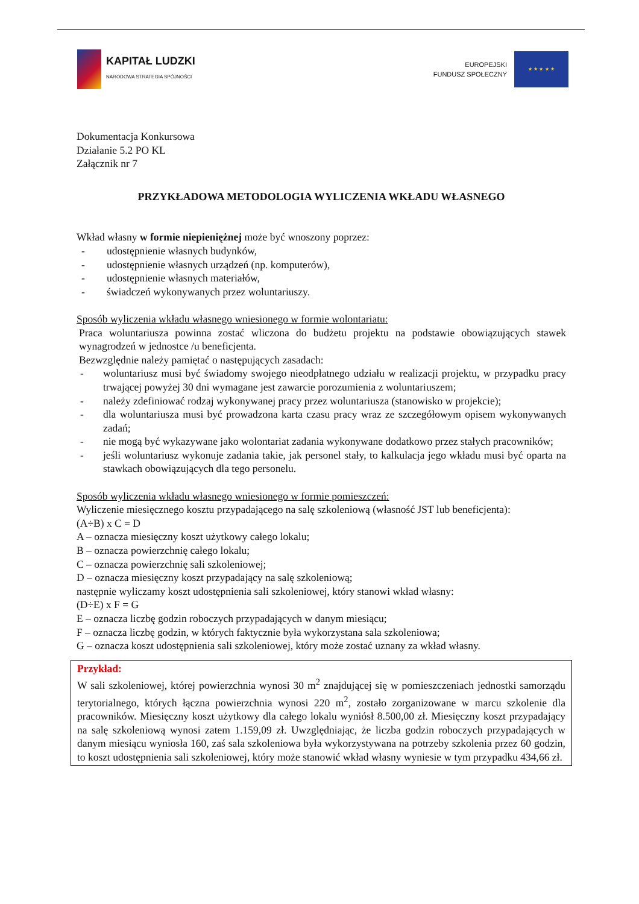KAPITAŁ LUDZKI
NARODOWA STRATEGIA SPÓJNOŚCI
EUROPEJSKI
FUNDUSZ SPOŁECZNY
★ ★ ★ ★ ★
Dokumentacja Konkursowa
Działanie 5.2 PO KL
Załącznik nr 7
PRZYKŁADOWA METODOLOGIA WYLICZENIA WKŁADU WŁASNEGO
Wkład własny w formie niepieniężnej może być wnoszony poprzez:
- udostępnienie własnych budynków,
- udostępnienie własnych urządzeń (np. komputerów),
- udostępnienie własnych materiałów,
- świadczeń wykonywanych przez woluntariuszy.
Sposób wyliczenia wkładu własnego wniesionego w formie wolontariatu:
Praca woluntariusza powinna zostać wliczona do budżetu projektu na podstawie obowiązujących stawek wynagrodzeń w jednostce /u beneficjenta.
Bezwzględnie należy pamiętać o następujących zasadach:
- woluntariusz musi być świadomy swojego nieodpłatnego udziału w realizacji projektu, w przypadku pracy trwającej powyżej 30 dni wymagane jest zawarcie porozumienia z woluntariuszem;
- należy zdefiniować rodzaj wykonywanej pracy przez woluntariusza (stanowisko w projekcie);
- dla woluntariusza musi być prowadzona karta czasu pracy wraz ze szczegółowym opisem wykonywanych zadań;
- nie mogą być wykazywane jako wolontariat zadania wykonywane dodatkowo przez stałych pracowników;
- jeśli woluntariusz wykonuje zadania takie, jak personel stały, to kalkulacja jego wkładu musi być oparta na stawkach obowiązujących dla tego personelu.
Sposób wyliczenia wkładu własnego wniesionego w formie pomieszczeń:
Wyliczenie miesięcznego kosztu przypadającego na salę szkoleniową (własność JST lub beneficjenta):
(A÷B) x C = D
A – oznacza miesięczny koszt użytkowy całego lokalu;
B – oznacza powierzchnię całego lokalu;
C – oznacza powierzchnię sali szkoleniowej;
D – oznacza miesięczny koszt przypadający na salę szkoleniową;
następnie wyliczamy koszt udostępnienia sali szkoleniowej, który stanowi wkład własny:
(D÷E) x F = G
E – oznacza liczbę godzin roboczych przypadających w danym miesiącu;
F – oznacza liczbę godzin, w których faktycznie była wykorzystana sala szkoleniowa;
G – oznacza koszt udostępnienia sali szkoleniowej, który może zostać uznany za wkład własny.
Przykład:
W sali szkoleniowej, której powierzchnia wynosi 30 m<sup>2</sup> znajdującej się w pomieszczeniach jednostki samorządu terytorialnego, których łączna powierzchnia wynosi 220 m<sup>2</sup>, zostało zorganizowane w marcu szkolenie dla pracowników. Miesięczny koszt użytkowy dla całego lokalu wyniósł 8.500,00 zł. Miesięczny koszt przypadający na salę szkoleniową wynosi zatem 1.159,09 zł. Uwzględniając, że liczba godzin roboczych przypadających w danym miesiącu wyniosła 160, zaś sala szkoleniowa była wykorzystywana na potrzeby szkolenia przez 60 godzin, to koszt udostępnienia sali szkoleniowej, który może stanowić wkład własny wyniesie w tym przypadku 434,66 zł.